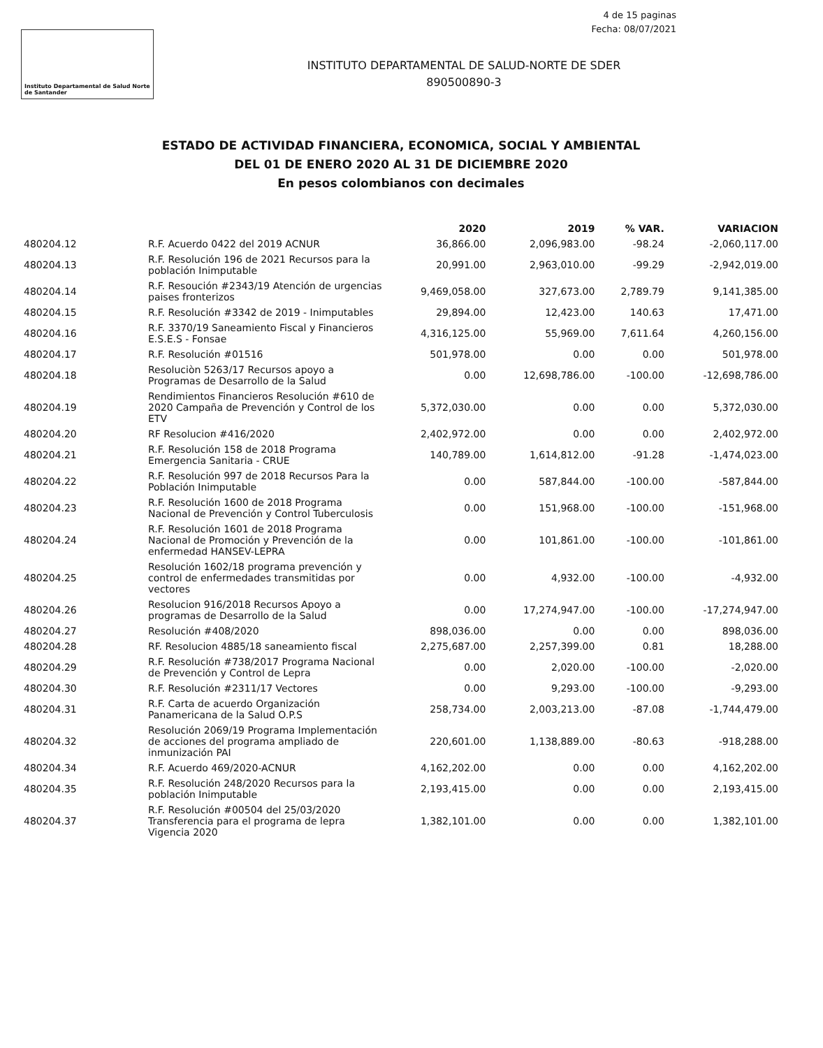4 de 15 paginas
Fecha: 08/07/2021
Instituto Departamental de Salud Norte de Santander
INSTITUTO DEPARTAMENTAL DE SALUD-NORTE DE SDER
890500890-3
ESTADO DE ACTIVIDAD FINANCIERA, ECONOMICA, SOCIAL Y AMBIENTAL
DEL 01 DE ENERO 2020 AL 31 DE DICIEMBRE 2020
En pesos colombianos con decimales
| | | 2020 | 2019 | % VAR. | VARIACION |
| --- | --- | --- | --- | --- | --- |
| 480204.12 | R.F. Acuerdo 0422 del 2019 ACNUR | 36,866.00 | 2,096,983.00 | -98.24 | -2,060,117.00 |
| 480204.13 | R.F. Resolución 196 de 2021 Recursos para la población Inimputable | 20,991.00 | 2,963,010.00 | -99.29 | -2,942,019.00 |
| 480204.14 | R.F. Resoución #2343/19 Atención de urgencias paises fronterizos | 9,469,058.00 | 327,673.00 | 2,789.79 | 9,141,385.00 |
| 480204.15 | R.F. Resolución #3342 de 2019 - Inimputables | 29,894.00 | 12,423.00 | 140.63 | 17,471.00 |
| 480204.16 | R.F. 3370/19 Saneamiento Fiscal y Financieros E.S.E.S - Fonsae | 4,316,125.00 | 55,969.00 | 7,611.64 | 4,260,156.00 |
| 480204.17 | R.F. Resolución #01516 | 501,978.00 | 0.00 | 0.00 | 501,978.00 |
| 480204.18 | Resoluciòn 5263/17 Recursos apoyo a Programas de Desarrollo de la Salud | 0.00 | 12,698,786.00 | -100.00 | -12,698,786.00 |
| 480204.19 | Rendimientos Financieros Resolución #610 de 2020 Campaña de Prevención y Control de los ETV | 5,372,030.00 | 0.00 | 0.00 | 5,372,030.00 |
| 480204.20 | RF Resolucion #416/2020 | 2,402,972.00 | 0.00 | 0.00 | 2,402,972.00 |
| 480204.21 | R.F. Resolución 158 de 2018 Programa Emergencia Sanitaria - CRUE | 140,789.00 | 1,614,812.00 | -91.28 | -1,474,023.00 |
| 480204.22 | R.F. Resolución 997 de 2018 Recursos Para la Población Inimputable | 0.00 | 587,844.00 | -100.00 | -587,844.00 |
| 480204.23 | R.F. Resolución 1600 de 2018 Programa Nacional de Prevención y Control Tuberculosis | 0.00 | 151,968.00 | -100.00 | -151,968.00 |
| 480204.24 | R.F. Resolución 1601 de 2018 Programa Nacional de Promoción y Prevención de la enfermedad HANSEV-LEPRA | 0.00 | 101,861.00 | -100.00 | -101,861.00 |
| 480204.25 | Resolución 1602/18 programa prevención y control de enfermedades transmitidas por vectores | 0.00 | 4,932.00 | -100.00 | -4,932.00 |
| 480204.26 | Resolucion 916/2018 Recursos Apoyo a programas de Desarrollo de la Salud | 0.00 | 17,274,947.00 | -100.00 | -17,274,947.00 |
| 480204.27 | Resolución #408/2020 | 898,036.00 | 0.00 | 0.00 | 898,036.00 |
| 480204.28 | RF. Resolucion 4885/18 saneamiento fiscal | 2,275,687.00 | 2,257,399.00 | 0.81 | 18,288.00 |
| 480204.29 | R.F. Resolución #738/2017 Programa Nacional de Prevención y Control de Lepra | 0.00 | 2,020.00 | -100.00 | -2,020.00 |
| 480204.30 | R.F. Resolución #2311/17 Vectores | 0.00 | 9,293.00 | -100.00 | -9,293.00 |
| 480204.31 | R.F. Carta de acuerdo Organización Panamericana de la Salud O.P.S | 258,734.00 | 2,003,213.00 | -87.08 | -1,744,479.00 |
| 480204.32 | Resolución 2069/19 Programa Implementación de acciones del programa ampliado de inmunización PAI | 220,601.00 | 1,138,889.00 | -80.63 | -918,288.00 |
| 480204.34 | R.F. Acuerdo 469/2020-ACNUR | 4,162,202.00 | 0.00 | 0.00 | 4,162,202.00 |
| 480204.35 | R.F. Resolución 248/2020 Recursos para la población Inimputable | 2,193,415.00 | 0.00 | 0.00 | 2,193,415.00 |
| 480204.37 | R.F. Resolución #00504 del 25/03/2020 Transferencia para el programa de lepra Vigencia 2020 | 1,382,101.00 | 0.00 | 0.00 | 1,382,101.00 |